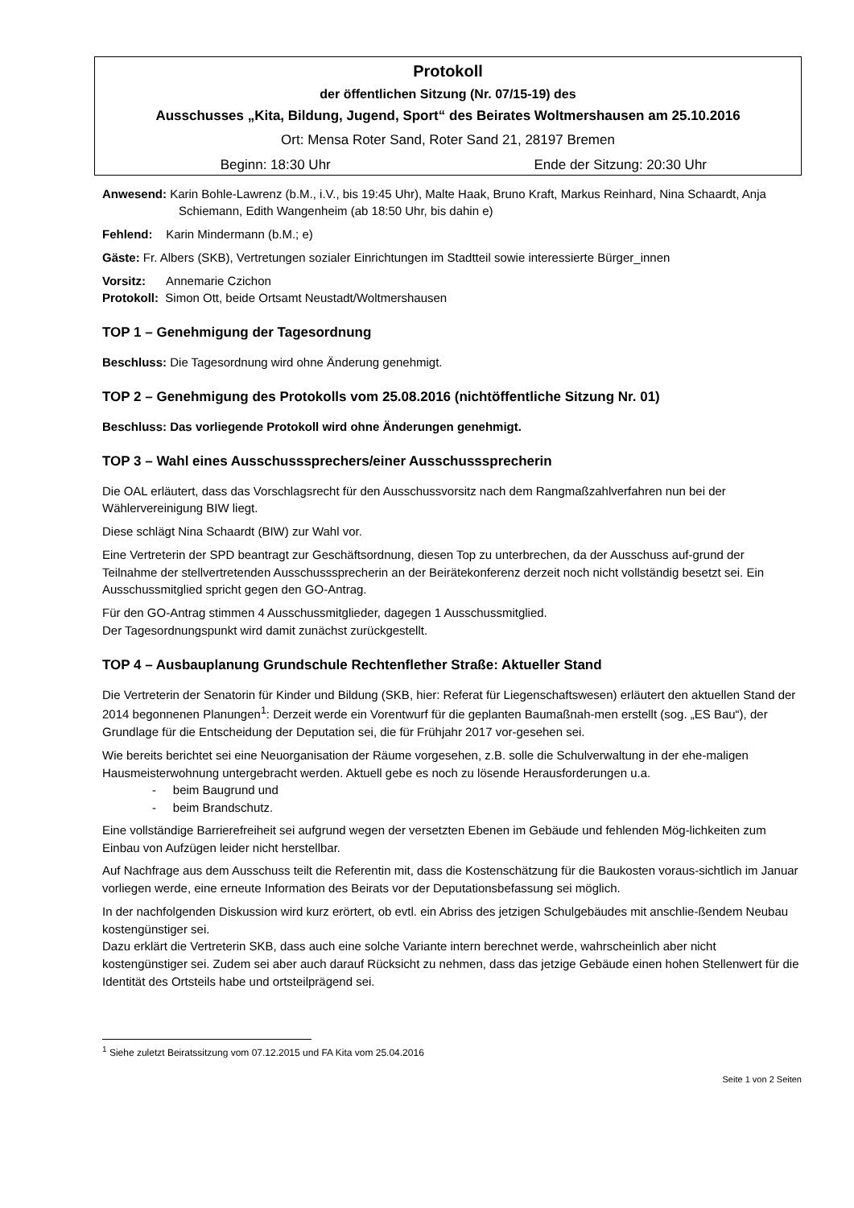Protokoll
der öffentlichen Sitzung (Nr. 07/15-19) des
Ausschusses „Kita, Bildung, Jugend, Sport“ des Beirates Woltmershausen am 25.10.2016
Ort: Mensa Roter Sand, Roter Sand 21, 28197 Bremen
Beginn: 18:30 Uhr Ende der Sitzung: 20:30 Uhr
Anwesend: Karin Bohle-Lawrenz (b.M., i.V., bis 19:45 Uhr), Malte Haak, Bruno Kraft, Markus Reinhard, Nina Schaardt, Anja Schiemann, Edith Wangenheim (ab 18:50 Uhr, bis dahin e)
Fehlend: Karin Mindermann (b.M.; e)
Gäste: Fr. Albers (SKB), Vertretungen sozialer Einrichtungen im Stadtteil sowie interessierte Bürger_innen
Vorsitz: Annemarie Czichon
Protokoll: Simon Ott, beide Ortsamt Neustadt/Woltmershausen
TOP 1 – Genehmigung der Tagesordnung
Beschluss: Die Tagesordnung wird ohne Änderung genehmigt.
TOP 2 – Genehmigung des Protokolls vom 25.08.2016 (nichtöffentliche Sitzung Nr. 01)
Beschluss: Das vorliegende Protokoll wird ohne Änderungen genehmigt.
TOP 3 – Wahl eines Ausschusssprechers/einer Ausschusssprecherin
Die OAL erläutert, dass das Vorschlagsrecht für den Ausschussvorsitz nach dem Rangmaßzahlverfahren nun bei der Wählervereinigung BIW liegt.
Diese schlägt Nina Schaardt (BIW) zur Wahl vor.
Eine Vertreterin der SPD beantragt zur Geschäftsordnung, diesen Top zu unterbrechen, da der Ausschuss auf-grund der Teilnahme der stellvertretenden Ausschusssprecherin an der Beirätekonferenz derzeit noch nicht vollständig besetzt sei. Ein Ausschussmitglied spricht gegen den GO-Antrag.
Für den GO-Antrag stimmen 4 Ausschussmitglieder, dagegen 1 Ausschussmitglied.
Der Tagesordnungspunkt wird damit zunächst zurückgestellt.
TOP 4 – Ausbauplanung Grundschule Rechtenflether Straße: Aktueller Stand
Die Vertreterin der Senatorin für Kinder und Bildung (SKB, hier: Referat für Liegenschaftswesen) erläutert den aktuellen Stand der 2014 begonnenen Planungen<sup>1</sup>: Derzeit werde ein Vorentwurf für die geplanten Baumaßnah-men erstellt (sog. „ES Bau“), der Grundlage für die Entscheidung der Deputation sei, die für Frühjahr 2017 vor-gesehen sei.
Wie bereits berichtet sei eine Neuorganisation der Räume vorgesehen, z.B. solle die Schulverwaltung in der ehe-maligen Hausmeisterwohnung untergebracht werden. Aktuell gebe es noch zu lösende Herausforderungen u.a.
- beim Baugrund und
- beim Brandschutz.
Eine vollständige Barrierefreiheit sei aufgrund wegen der versetzten Ebenen im Gebäude und fehlenden Mög-lichkeiten zum Einbau von Aufzügen leider nicht herstellbar.
Auf Nachfrage aus dem Ausschuss teilt die Referentin mit, dass die Kostenschätzung für die Baukosten voraus-sichtlich im Januar vorliegen werde, eine erneute Information des Beirats vor der Deputationsbefassung sei möglich.
In der nachfolgenden Diskussion wird kurz erörtert, ob evtl. ein Abriss des jetzigen Schulgebäudes mit anschlie-ßendem Neubau kostengünstiger sei.
Dazu erklärt die Vertreterin SKB, dass auch eine solche Variante intern berechnet werde, wahrscheinlich aber nicht kostengünstiger sei. Zudem sei aber auch darauf Rücksicht zu nehmen, dass das jetzige Gebäude einen hohen Stellenwert für die Identität des Ortsteils habe und ortsteilprägend sei.
<sup>1</sup> Siehe zuletzt Beiratssitzung vom 07.12.2015 und FA Kita vom 25.04.2016
Seite 1 von 2 Seiten